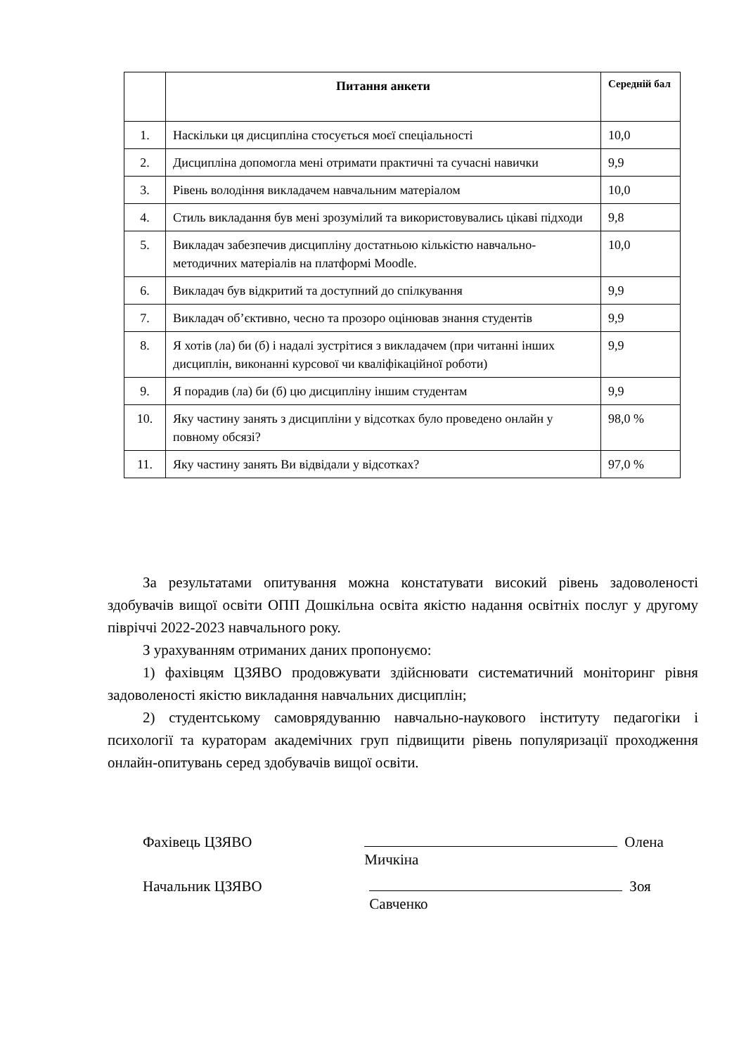| | Питання анкети | Середній бал |
| --- | --- | --- |
| 1. | Наскільки ця дисципліна стосується моєї спеціальності | 10,0 |
| 2. | Дисципліна допомогла мені отримати практичні та сучасні навички | 9,9 |
| 3. | Рівень володіння викладачем навчальним матеріалом | 10,0 |
| 4. | Стиль викладання був мені зрозумілий та використовувались цікаві підходи | 9,8 |
| 5. | Викладач забезпечив дисципліну достатньою кількістю навчально-методичних матеріалів на платформі Moodle. | 10,0 |
| 6. | Викладач був відкритий та доступний до спілкування | 9,9 |
| 7. | Викладач об’єктивно, чесно та прозоро оцінював знання студентів | 9,9 |
| 8. | Я хотів (ла) би (б) і надалі зустрітися з викладачем (при читанні інших дисциплін, виконанні курсової чи кваліфікаційної роботи) | 9,9 |
| 9. | Я порадив (ла) би (б) цю дисципліну іншим студентам | 9,9 |
| 10. | Яку частину занять з дисципліни у відсотках було проведено онлайн у повному обсязі? | 98,0 % |
| 11. | Яку частину занять Ви відвідали у відсотках? | 97,0 % |
За результатами опитування можна констатувати високий рівень задоволеності здобувачів вищої освіти ОПП Дошкільна освіта якістю надання освітніх послуг у другому півріччі 2022-2023 навчального року.
З урахуванням отриманих даних пропонуємо:
1) фахівцям ЦЗЯВО продовжувати здійснювати систематичний моніторинг рівня задоволеності якістю викладання навчальних дисциплін;
2) студентському самоврядуванню навчально-наукового інституту педагогіки і психології та кураторам академічних груп підвищити рівень популяризації проходження онлайн-опитувань серед здобувачів вищої освіти.
Фахівець ЦЗЯВО Олена Мичкіна
Начальник ЦЗЯВО Зоя Савченко